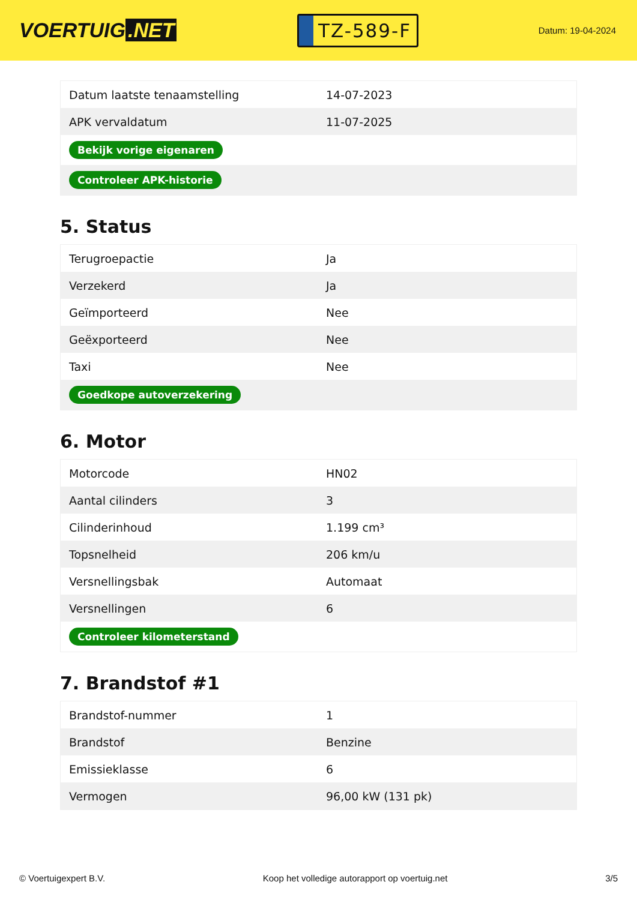VOERTUIG.NET
TZ-589-F
Datum: 19-04-2024
| Datum laatste tenaamstelling | 14-07-2023 |
| APK vervaldatum | 11-07-2025 |
| Bekijk vorige eigenaren | |
| Controleer APK-historie | |
5. Status
| Terugroepactie | Ja |
| Verzekerd | Ja |
| Geïmporteerd | Nee |
| Geëxporteerd | Nee |
| Taxi | Nee |
| Goedkope autoverzekering | |
6. Motor
| Motorcode | HN02 |
| Aantal cilinders | 3 |
| Cilinderinhoud | 1.199 cm³ |
| Topsnelheid | 206 km/u |
| Versnellingsbak | Automaat |
| Versnellingen | 6 |
| Controleer kilometerstand | |
7. Brandstof #1
| Brandstof-nummer | 1 |
| Brandstof | Benzine |
| Emissieklasse | 6 |
| Vermogen | 96,00 kW (131 pk) |
© Voertuigexpert B.V. Koop het volledige autorapport op voertuig.net 3/5